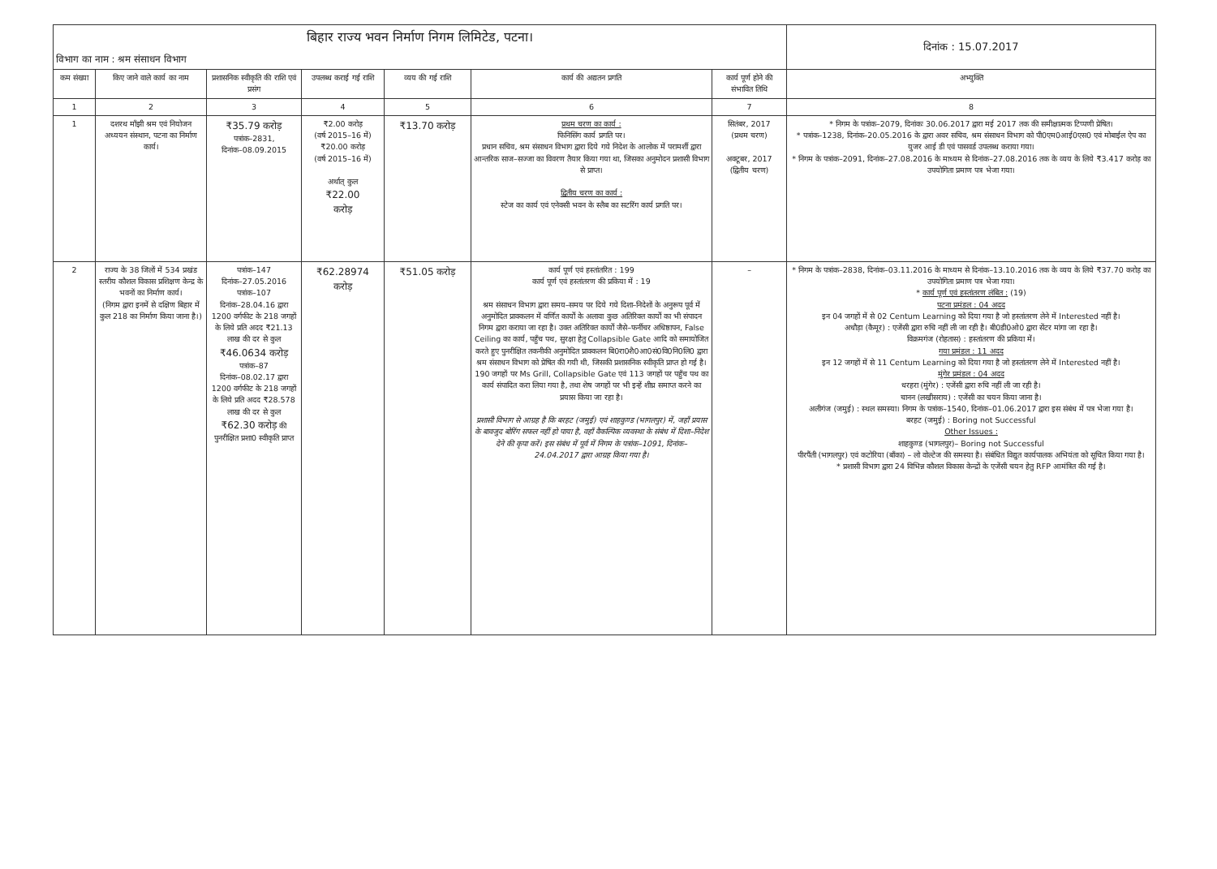| बिहार राज्य भवन निर्माण निगम लिमिटेड, पटना। | | | | | | | दिनांक : 15.07.2017 |
| विभाग का नाम : श्रम संसाधन विभाग | | | | | | | |
| कम संख्या | किए जाने वाले कार्य का नाम | प्रशासनिक स्वीकृति की राशि एवं प्रसंग | उपलब्ध कराई गई राशि | व्यय की गई राशि | कार्य की अद्यतन प्रगति | कार्य पूर्ण होने की संभावित तिथि | अभ्युक्ति |
| 1 | 2 | 3 | 4 | 5 | 6 | 7 | 8 |
| 1 | दशरथ माँझी श्रम एवं नियोजन अध्ययन संस्थान, पटना का निर्माण कार्य। | ₹35.79 करोड़ पत्रांक–2831, दिनांक–08.09.2015 | ₹2.00 करोड़ (वर्ष 2015–16 में) ₹20.00 करोड़ (वर्ष 2015–16 में) अर्थात् कुल ₹22.00 करोड़ | ₹13.70 करोड़ | प्रथम चरण का कार्य : फिनिसिंग कार्य प्रगति पर। प्रधान सचिव, श्रम संसाधन विभाग द्वारा दिये गये निदेश के आलोक में परामर्शी द्वारा आन्तरिक साज–सज्जा का विवरण तैयार किया गया था, जिसका अनुमोदन प्रशासी विभाग से प्राप्त। द्वितीय चरण का कार्य : स्टेज का कार्य एवं एनेक्सी भवन के स्लैब का सटरिंग कार्य प्रगति पर। | सितंबर, 2017 (प्रथम चरण) अक्टूबर, 2017 (द्वितीय चरण) | * निगम के पत्रांक–2079, दिनांकः 30.06.2017 द्वारा मई 2017 तक की समीक्षात्मक टिप्पणी प्रेषित। * पत्रांक–1238, दिनांक–20.05.2016 के द्वारा अवर सचिव, श्रम संसाधन विभाग को पी0एम0आई0एस0 एवं मोबाईल ऐप का युजर आई डी एवं पासवर्ड उपलब्ध कराया गया। * निगम के पत्रांक–2091, दिनांक–27.08.2016 के माध्यम से दिनांक–27.08.2016 तक के व्यय के लिये ₹3.417 करोड़ का उपयोगिता प्रमाण पत्र भेजा गया। |
| 2 | राज्य के 38 जिलों में 534 प्रखंड स्तरीय कौशल विकास प्रशिक्षण केन्द्र के भवनों का निर्माण कार्य। (निगम द्वारा इनमें से दक्षिण बिहार में कुल 218 का निर्माण किया जाना है।) | पत्रांक–147 दिनांक–27.05.2016 पत्रांक–107 दिनांक–28.04.16 द्वारा 1200 वर्गफीट के 218 जगहों के लिये प्रति अदद ₹21.13 लाख की दर से कुल ₹46.0634 करोड़ पत्रांक–87 दिनांक–08.02.17 द्वारा 1200 वर्गफीट के 218 जगहों के लिये प्रति अदद ₹28.578 लाख की दर से कुल ₹62.30 करोड़ की पुनरीक्षित प्रशा0 स्वीकृति प्राप्त | ₹62.28974 करोड़ | ₹51.05 करोड़ | कार्य पूर्ण एवं हस्तांतरित : 199 कार्य पूर्ण एवं हस्तांतरण की प्रकिया में : 19 श्रम संसाधन विभाग द्वारा समय–समय पर दिये गये दिशा–निदेशों के अनुरूप पूर्व में अनुमोदित प्राक्कलन में वर्णित कार्यों के अलावा कुछ अतिरिक्त कार्यों का भी संपादन निगम द्वारा कराया जा रहा है। उक्त अतिरिक्त कार्यों जैसे–फर्नीचर अधिष्ठापन, False Ceiling का कार्य, पहुँच पथ, सुरक्षा हेतु Collapsible Gate आदि को समायोजित करते हुए पुनरीक्षित तकनीकी अनुमोदित प्राक्कलन बि0रा0शै0आ0सं0वि0नि0लि0 द्वारा श्रम संसाधन विभाग को प्रेषित की गयी थी, जिसकी प्रशासनिक स्वीकृति प्राप्त हो गई है। 190 जगहों पर Ms Grill, Collapsible Gate एवं 113 जगहों पर पहुँच पथ का कार्य संपादित करा लिया गया है, तथा शेष जगहों पर भी इन्हें शीघ्र समाप्त करने का प्रयास किया जा रहा है। प्रशासी विभाग से आग्रह है कि बरहट (जमुई) एवं शाहकुण्ड (भागलपुर) में, जहाँ प्रयास के बावजुद बोरिंग सफल नहीं हो पाया है, वहाँ वैकल्पिक व्यवस्था के संबंध में दिशा–निदेश देने की कृपा करें। इस संबंध में पूर्व में निगम के पत्रांक–1091, दिनांक–24.04.2017 द्वारा आग्रह किया गया है। | – | * निगम के पत्रांक–2838, दिनांक–03.11.2016 के माध्यम से दिनांक–13.10.2016 तक के व्यय के लिये ₹37.70 करोड़ का उपयोगिता प्रमाण पत्र भेजा गया। * कार्य पूर्ण एवं हस्तांतरण लंबित : (19) पटना प्रमंडल : 04 अदद इन 04 जगहों में से 02 Centum Learning को दिया गया है जो हस्तांतरण लेने में Interested नहीं है। अधौड़ा (कैमूर) : एजेंसी द्वारा रुचि नहीं ली जा रही है। बी0डी0ओ0 द्वारा सेंटर मांगा जा रहा है। विक्रमगंज (रोहतास) : हस्तांतरण की प्रकिया में। गया प्रमंडल : 11 अदद इन 12 जगहों में से 11 Centum Learning को दिया गया है जो हस्तांतरण लेने में Interested नहीं है। मुंगेर प्रमंडल : 04 अदद धरहरा (मुंगेर) : एजेंसी द्वारा रुचि नहीं ली जा रही है। चानन (लखीसराय) : एजेंसी का चयन किया जाना है। अलीगंज (जमुई) : स्थल समस्या। निगम के पत्रांक–1540, दिनांक–01.06.2017 द्वारा इस संबंध में पत्र भेजा गया है। बरहट (जमुई) : Boring not Successful Other Issues : शाहकुण्ड (भागलपुर)– Boring not Successful पीरपैंती (भागलपुर) एवं कटोरिया (बाँका) – लो वोल्टेज की समस्या है। संबंधित विद्युत कार्यपालक अभियंता को सूचित किया गया है। * प्रशासी विभाग द्वारा 24 विभिन्न कौशल विकास केन्द्रों के एजेंसी चयन हेतु RFP आमंत्रित की गई है। |